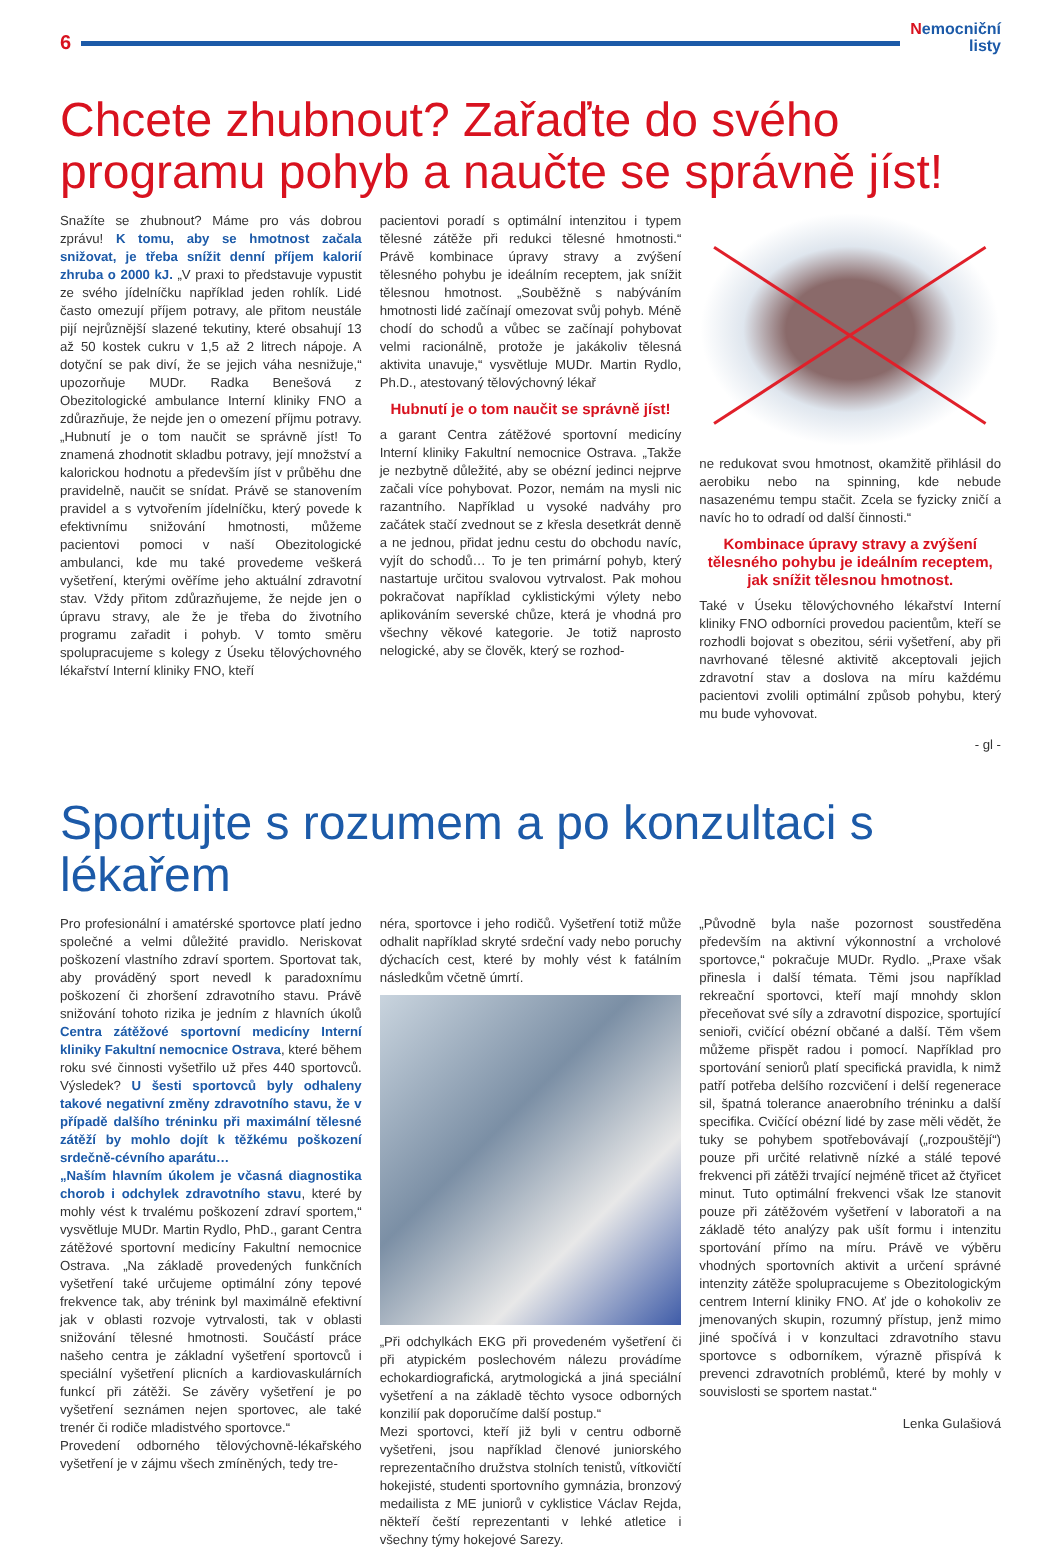6
Nemocniční
listy
Chcete zhubnout? Zařaďte do svého programu pohyb a naučte se správně jíst!
Snažíte se zhubnout? Máme pro vás dobrou zprávu! K tomu, aby se hmotnost začala snižovat, je třeba snížit denní příjem kalorií zhruba o 2000 kJ. „V praxi to představuje vypustit ze svého jídelníčku například jeden rohlík. Lidé často omezují příjem potravy, ale přitom neustále pijí nejrůznější slazené tekutiny, které obsahují 13 až 50 kostek cukru v 1,5 až 2 litrech nápoje. A dotyční se pak diví, že se jejich váha nesnižuje,“ upozorňuje MUDr. Radka Benešová z Obezitologické ambulance Interní kliniky FNO a zdůrazňuje, že nejde jen o omezení příjmu potravy. „Hubnutí je o tom naučit se správně jíst! To znamená zhodnotit skladbu potravy, její množství a kalorickou hodnotu a především jíst v průběhu dne pravidelně, naučit se snídat. Právě se stanovením pravidel a s vytvořením jídelníčku, který povede k efektivnímu snižování hmotnosti, můžeme pacientovi pomoci v naší Obezitologické ambulanci, kde mu také provedeme veškerá vyšetření, kterými ověříme jeho aktuální zdravotní stav. Vždy přitom zdůrazňujeme, že nejde jen o úpravu stravy, ale že je třeba do životního programu zařadit i pohyb. V tomto směru spolupracujeme s kolegy z Úseku tělovýchovného lékařství Interní kliniky FNO, kteří
pacientovi poradí s optimální intenzitou i typem tělesné zátěže při redukci tělesné hmotnosti.“ Právě kombinace úpravy stravy a zvýšení tělesného pohybu je ideálním receptem, jak snížit tělesnou hmotnost. „Souběžně s nabýváním hmotnosti lidé začínají omezovat svůj pohyb. Méně chodí do schodů a vůbec se začínají pohybovat velmi racionálně, protože je jakákoliv tělesná aktivita unavuje,“ vysvětluje MUDr. Martin Rydlo, Ph.D., atestovaný tělovýchovný lékař
Hubnutí je o tom naučit se správně jíst!
a garant Centra zátěžové sportovní medicíny Interní kliniky Fakultní nemocnice Ostrava. „Takže je nezbytně důležité, aby se obézní jedinci nejprve začali více pohybovat. Pozor, nemám na mysli nic razantního. Například u vysoké nadváhy pro začátek stačí zvednout se z křesla desetkrát denně a ne jednou, přidat jednu cestu do obchodu navíc, vyjít do schodů… To je ten primární pohyb, který nastartuje určitou svalovou vytrvalost. Pak mohou pokračovat například cyklistickými výlety nebo aplikováním severské chůze, která je vhodná pro všechny věkové kategorie. Je totiž naprosto nelogické, aby se člověk, který se rozhod-
ne redukovat svou hmotnost, okamžitě přihlásil do aerobiku nebo na spinning, kde nebude nasazenému tempu stačit. Zcela se fyzicky zničí a navíc ho to odradí od další činnosti.“
Kombinace úpravy stravy a zvýšení tělesného pohybu je ideálním receptem, jak snížit tělesnou hmotnost.
Také v Úseku tělovýchovného lékařství Interní kliniky FNO odborníci provedou pacientům, kteří se rozhodli bojovat s obezitou, sérii vyšetření, aby při navrhované tělesné aktivitě akceptovali jejich zdravotní stav a doslova na míru každému pacientovi zvolili optimální způsob pohybu, který mu bude vyhovovat.
- gl -
Sportujte s rozumem a po konzultaci s lékařem
Pro profesionální i amatérské sportovce platí jedno společné a velmi důležité pravidlo. Neriskovat poškození vlastního zdraví sportem. Sportovat tak, aby prováděný sport nevedl k paradoxnímu poškození či zhoršení zdravotního stavu. Právě snižování tohoto rizika je jedním z hlavních úkolů Centra zátěžové sportovní medicíny Interní kliniky Fakultní nemocnice Ostrava, které během roku své činnosti vyšetřilo už přes 440 sportovců. Výsledek? U šesti sportovců byly odhaleny takové negativní změny zdravotního stavu, že v případě dalšího tréninku při maximální tělesné zátěží by mohlo dojít k těžkému poškození srdečně-cévního aparátu…
„Naším hlavním úkolem je včasná diagnostika chorob i odchylek zdravotního stavu, které by mohly vést k trvalému poškození zdraví sportem,“ vysvětluje MUDr. Martin Rydlo, PhD., garant Centra zátěžové sportovní medicíny Fakultní nemocnice Ostrava. „Na základě provedených funkčních vyšetření také určujeme optimální zóny tepové frekvence tak, aby trénink byl maximálně efektivní jak v oblasti rozvoje vytrvalosti, tak v oblasti snižování tělesné hmotnosti. Součástí práce našeho centra je základní vyšetření sportovců i speciální vyšetření plicních a kardiovaskulárních funkcí při zátěži. Se závěry vyšetření je po vyšetření seznámen nejen sportovec, ale také trenér či rodiče mladistvého sportovce.“
Provedení odborného tělovýchovně-lékařského vyšetření je v zájmu všech zmíněných, tedy tre-
néra, sportovce i jeho rodičů. Vyšetření totiž může odhalit například skryté srdeční vady nebo poruchy dýchacích cest, které by mohly vést k fatálním následkům včetně úmrtí.
„Při odchylkách EKG při provedeném vyšetření či při atypickém poslechovém nálezu provádíme echokardiografická, arytmologická a jiná speciální vyšetření a na základě těchto vysoce odborných konzilií pak doporučíme další postup.“
Mezi sportovci, kteří již byli v centru odborně vyšetřeni, jsou například členové juniorského reprezentačního družstva stolních tenistů, vítkovičtí hokejisté, studenti sportovního gymnázia, bronzový medailista z ME juniorů v cyklistice Václav Rejda, někteří čeští reprezentanti v lehké atletice i všechny týmy hokejové Sarezy.
„Původně byla naše pozornost soustředěna především na aktivní výkonnostní a vrcholové sportovce,“ pokračuje MUDr. Rydlo. „Praxe však přinesla i další témata. Těmi jsou například rekreační sportovci, kteří mají mnohdy sklon přeceňovat své síly a zdravotní dispozice, sportující senioři, cvičící obézní občané a další. Těm všem můžeme přispět radou i pomocí. Například pro sportování seniorů platí specifická pravidla, k nimž patří potřeba delšího rozcvičení i delší regenerace sil, špatná tolerance anaerobního tréninku a další specifika. Cvičící obézní lidé by zase měli vědět, že tuky se pohybem spotřebovávají („rozpouštějí“) pouze při určité relativně nízké a stálé tepové frekvenci při zátěži trvající nejméně třicet až čtyřicet minut. Tuto optimální frekvenci však lze stanovit pouze při zátěžovém vyšetření v laboratoři a na základě této analýzy pak ušít formu i intenzitu sportování přímo na míru. Právě ve výběru vhodných sportovních aktivit a určení správné intenzity zátěže spolupracujeme s Obezitologickým centrem Interní kliniky FNO. Ať jde o kohokoliv ze jmenovaných skupin, rozumný přístup, jenž mimo jiné spočívá i v konzultaci zdravotního stavu sportovce s odborníkem, výrazně přispívá k prevenci zdravotních problémů, které by mohly v souvislosti se sportem nastat.“
Lenka Gulašiová